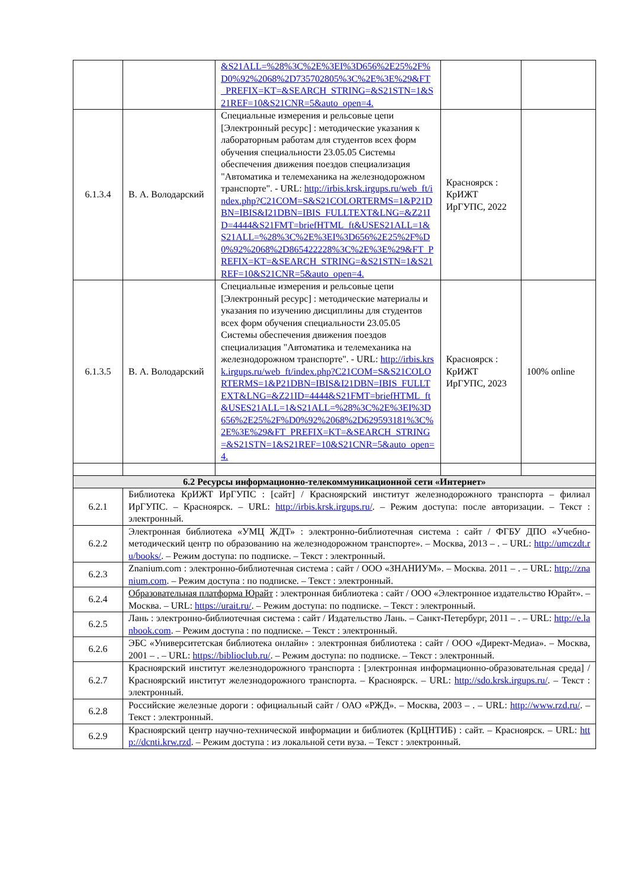| | | &S21ALL=%28%3C%2E%3EI%3D656%2E25%2F%D0%92%2068%2D735702805%3C%2E%3E%29&FT_PREFIX=KT=&SEARCH_STRING=&S21STN=1&S21REF=10&S21CNR=5&auto_open=4. | | |
| 6.1.3.4 | В. А. Володарский | Специальные измерения и рельсовые цепи [Электронный ресурс] : методические указания к лабораторным работам для студентов всех форм обучения специальности 23.05.05 Системы обеспечения движения поездов специализация "Автоматика и телемеханика на железнодорожном транспорте". - URL: http://irbis.krsk.irgups.ru/web_ft/index.php?C21COM=S&S21COLORTERMS=1&P21DBN=IBIS&I21DBN=IBIS_FULLTEXT&LNG=&Z21ID=4444&S21FMT=briefHTML_ft&USES21ALL=1&S21ALL=%28%3C%2E%3EI%3D656%2E25%2F%D0%92%2068%2D865422228%3C%2E%3E%29&FT_PREFIX=KT=&SEARCH_STRING=&S21STN=1&S21REF=10&S21CNR=5&auto_open=4. | Красноярск : КрИЖТ ИрГУПС, 2022 | |
| 6.1.3.5 | В. А. Володарский | Специальные измерения и рельсовые цепи [Электронный ресурс] : методические материалы и указания по изучению дисциплины для студентов всех форм обучения специальности 23.05.05 Системы обеспечения движения поездов специализация "Автоматика и телемеханика на железнодорожном транспорте". - URL: http://irbis.krsk.irgups.ru/web_ft/index.php?C21COM=S&S21COLORTERMS=1&P21DBN=IBIS&I21DBN=IBIS_FULLTEXT&LNG=&Z21ID=4444&S21FMT=briefHTML_ft&USES21ALL=1&S21ALL=%28%3C%2E%3EI%3D656%2E25%2F%D0%92%2068%2D629593181%3C%2E%3E%29&FT_PREFIX=KT=&SEARCH_STRING=&S21STN=1&S21REF=10&S21CNR=5&auto_open=4. | Красноярск : КрИЖТ ИрГУПС, 2023 | 100% online |
| 6.2 Ресурсы информационно-телекоммуникационной сети «Интернет» | | | | |
| 6.2.1 | Библиотека КрИЖТ ИрГУПС : [сайт] / Красноярский институт железнодорожного транспорта – филиал ИрГУПС. – Красноярск. – URL: http://irbis.krsk.irgups.ru/ . – Режим доступа: после авторизации. – Текст : электронный. | | | |
| 6.2.2 | Электронная библиотека «УМЦ ЖДТ» : электронно-библиотечная система : сайт / ФГБУ ДПО «Учебно-методический центр по образованию на железнодорожном транспорте». – Москва, 2013 – . – URL: http://umczdt.ru/books/ . – Режим доступа: по подписке. – Текст : электронный. | | | |
| 6.2.3 | Znanium.com : электронно-библиотечная система : сайт / ООО «ЗНАНИУМ». – Москва. 2011 – . – URL: http://znanium.com . – Режим доступа : по подписке. – Текст : электронный. | | | |
| 6.2.4 | Образовательная платформа Юрайт : электронная библиотека : сайт / ООО «Электронное издательство Юрайт». – Москва. – URL: https://urait.ru/ . – Режим доступа: по подписке. – Текст : электронный. | | | |
| 6.2.5 | Лань : электронно-библиотечная система : сайт / Издательство Лань. – Санкт-Петербург, 2011 – . – URL: http://e.lanbook.com . – Режим доступа : по подписке. – Текст : электронный. | | | |
| 6.2.6 | ЭБС «Университетская библиотека онлайн» : электронная библиотека : сайт / ООО «Директ-Медиа». – Москва, 2001 – . – URL: https://biblioclub.ru/ . – Режим доступа: по подписке. – Текст : электронный. | | | |
| 6.2.7 | Красноярский институт железнодорожного транспорта : [электронная информационно-образовательная среда] / Красноярский институт железнодорожного транспорта. – Красноярск. – URL: http://sdo.krsk.irgups.ru/ . – Текст : электронный. | | | |
| 6.2.8 | Российские железные дороги : официальный сайт / ОАО «РЖД». – Москва, 2003 – . – URL: http://www.rzd.ru/ . – Текст : электронный. | | | |
| 6.2.9 | Красноярский центр научно-технической информации и библиотек (КрЦНТИБ) : сайт. – Красноярск. – URL: http://dcnti.krw.rzd . – Режим доступа : из локальной сети вуза. – Текст : электронный. | | | |